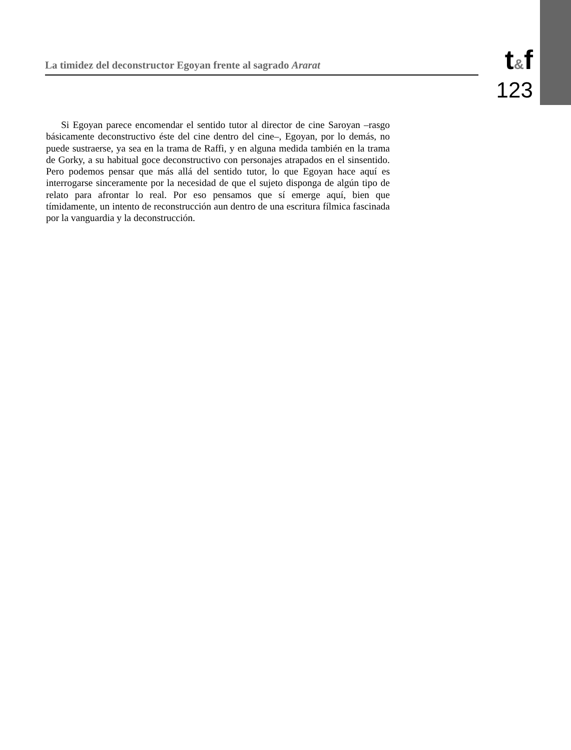La timidez del deconstructor Egoyan frente al sagrado Ararat
t&f
123
Si Egoyan parece encomendar el sentido tutor al director de cine Saroyan –rasgo básicamente deconstructivo éste del cine dentro del cine–, Egoyan, por lo demás, no puede sustraerse, ya sea en la trama de Raffi, y en alguna medida también en la trama de Gorky, a su habitual goce deconstructivo con personajes atrapados en el sinsentido. Pero podemos pensar que más allá del sentido tutor, lo que Egoyan hace aquí es interrogarse sinceramente por la necesidad de que el sujeto disponga de algún tipo de relato para afrontar lo real. Por eso pensamos que sí emerge aquí, bien que tímidamente, un intento de reconstrucción aun dentro de una escritura fílmica fascinada por la vanguardia y la deconstrucción.